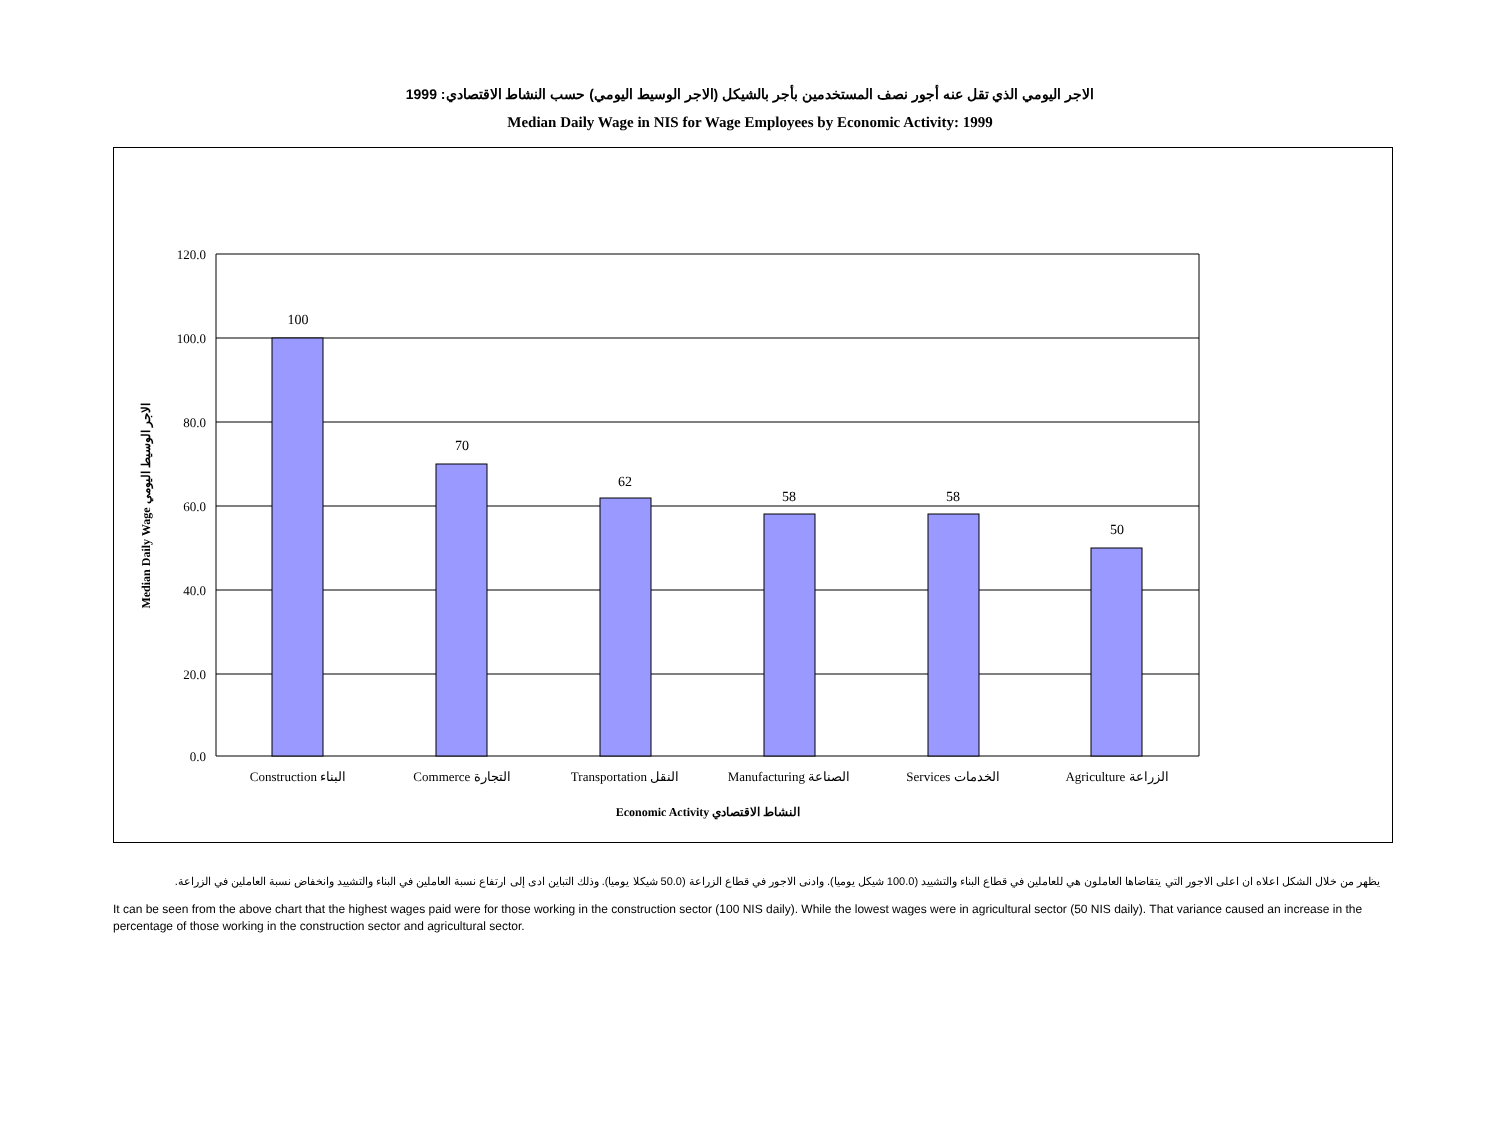الاجر اليومي الذي تقل عنه أجور نصف المستخدمين بأجر بالشيكل (الاجر الوسيط اليومي) حسب النشاط الاقتصادي: 1999
Median Daily Wage in NIS for Wage Employees by Economic Activity: 1999
120.0
100.0
80.0
60.0
40.0
20.0
0.0
100
70
62
58
58
50
Construction البناء
Commerce التجارة
Transportation النقل
Manufacturing الصناعة
Services الخدمات
Agriculture الزراعة
Economic Activity النشاط الاقتصادي
Median Daily Wage الاجر الوسيط اليومي
يظهر من خلال الشكل اعلاه ان اعلى الاجور التي يتقاضاها العاملون هي للعاملين في قطاع البناء والتشييد (100.0 شيكل يوميا). وادنى الاجور في قطاع الزراعة (50.0 شيكلا يوميا). وذلك التباين ادى إلى ارتفاع نسبة العاملين في البناء والتشييد وانخفاض نسبة العاملين في الزراعة.
It can be seen from the above chart that the highest wages paid were for those working in the construction sector (100 NIS daily). While the lowest wages were in agricultural sector (50 NIS daily). That variance caused an increase in the percentage of those working in the construction sector and agricultural sector.